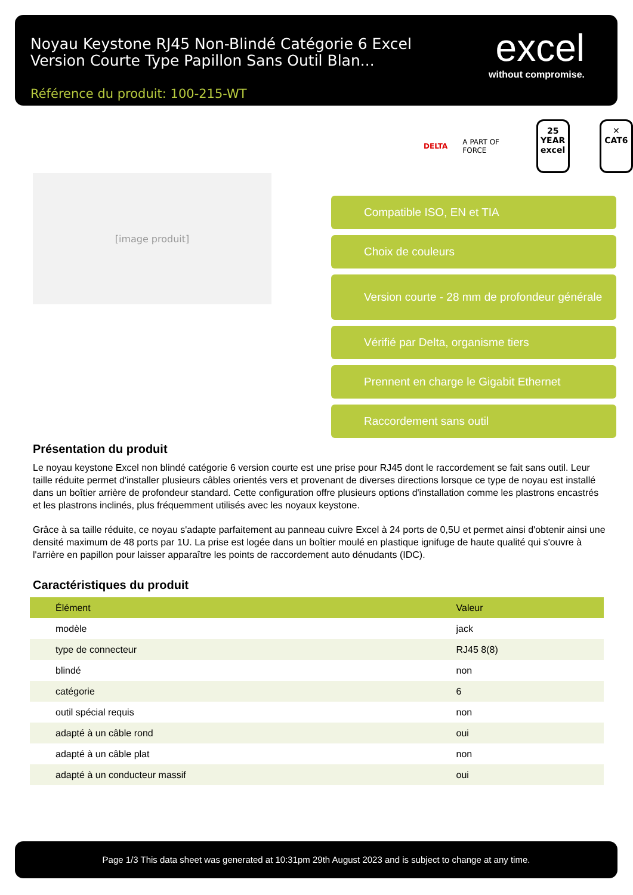Noyau Keystone RJ45 Non-Blindé Catégorie 6 Excel Version Courte Type Papillon Sans Outil Blan...
Référence du produit: 100-215-WT
excel
without compromise.
DELTA A PART OF FORCE
25
YEAR
excel
✕
CAT6
[image produit]
Compatible ISO, EN et TIA
Choix de couleurs
Version courte - 28 mm de profondeur générale
Vérifié par Delta, organisme tiers
Prennent en charge le Gigabit Ethernet
Raccordement sans outil
Présentation du produit
Le noyau keystone Excel non blindé catégorie 6 version courte est une prise pour RJ45 dont le raccordement se fait sans outil. Leur taille réduite permet d'installer plusieurs câbles orientés vers et provenant de diverses directions lorsque ce type de noyau est installé dans un boîtier arrière de profondeur standard. Cette configuration offre plusieurs options d'installation comme les plastrons encastrés et les plastrons inclinés, plus fréquemment utilisés avec les noyaux keystone.
Grâce à sa taille réduite, ce noyau s'adapte parfaitement au panneau cuivre Excel à 24 ports de 0,5U et permet ainsi d'obtenir ainsi une densité maximum de 48 ports par 1U. La prise est logée dans un boîtier moulé en plastique ignifuge de haute qualité qui s'ouvre à l'arrière en papillon pour laisser apparaître les points de raccordement auto dénudants (IDC).
Caractéristiques du produit
| Élément | Valeur |
| --- | --- |
| modèle | jack |
| type de connecteur | RJ45 8(8) |
| blindé | non |
| catégorie | 6 |
| outil spécial requis | non |
| adapté à un câble rond | oui |
| adapté à un câble plat | non |
| adapté à un conducteur massif | oui |
Page 1/3 This data sheet was generated at 10:31pm 29th August 2023 and is subject to change at any time.